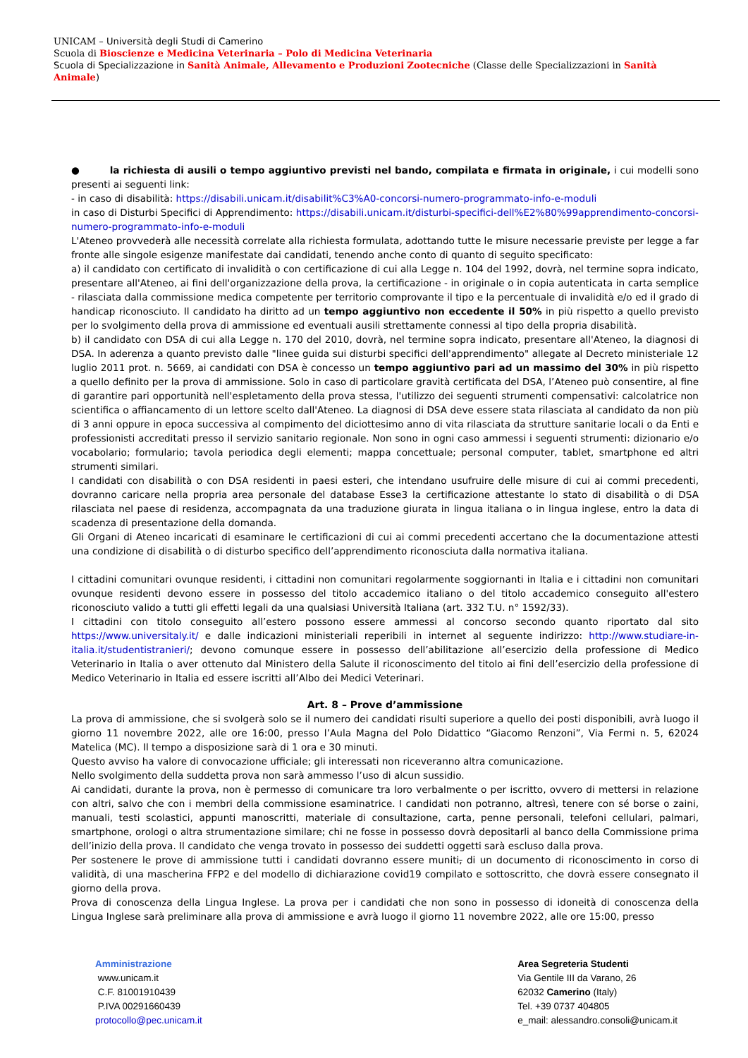UNICAM – Università degli Studi di Camerino
Scuola di Bioscienze e Medicina Veterinaria – Polo di Medicina Veterinaria
Scuola di Specializzazione in Sanità Animale, Allevamento e Produzioni Zootecniche (Classe delle Specializzazioni in Sanità Animale)
● la richiesta di ausili o tempo aggiuntivo previsti nel bando, compilata e firmata in originale, i cui modelli sono presenti ai seguenti link:
- in caso di disabilità: https://disabili.unicam.it/disabilit%C3%A0-concorsi-numero-programmato-info-e-moduli
in caso di Disturbi Specifici di Apprendimento: https://disabili.unicam.it/disturbi-specifici-dell%E2%80%99apprendimento-concorsi-numero-programmato-info-e-moduli
L'Ateneo provvederà alle necessità correlate alla richiesta formulata, adottando tutte le misure necessarie previste per legge a far fronte alle singole esigenze manifestate dai candidati, tenendo anche conto di quanto di seguito specificato:
a) il candidato con certificato di invalidità o con certificazione di cui alla Legge n. 104 del 1992, dovrà, nel termine sopra indicato, presentare all'Ateneo, ai fini dell'organizzazione della prova, la certificazione - in originale o in copia autenticata in carta semplice - rilasciata dalla commissione medica competente per territorio comprovante il tipo e la percentuale di invalidità e/o ed il grado di handicap riconosciuto. Il candidato ha diritto ad un tempo aggiuntivo non eccedente il 50% in più rispetto a quello previsto per lo svolgimento della prova di ammissione ed eventuali ausili strettamente connessi al tipo della propria disabilità.
b) il candidato con DSA di cui alla Legge n. 170 del 2010, dovrà, nel termine sopra indicato, presentare all'Ateneo, la diagnosi di DSA. In aderenza a quanto previsto dalle "linee guida sui disturbi specifici dell'apprendimento" allegate al Decreto ministeriale 12 luglio 2011 prot. n. 5669, ai candidati con DSA è concesso un tempo aggiuntivo pari ad un massimo del 30% in più rispetto a quello definito per la prova di ammissione. Solo in caso di particolare gravità certificata del DSA, l’Ateneo può consentire, al fine di garantire pari opportunità nell'espletamento della prova stessa, l'utilizzo dei seguenti strumenti compensativi: calcolatrice non scientifica o affiancamento di un lettore scelto dall'Ateneo. La diagnosi di DSA deve essere stata rilasciata al candidato da non più di 3 anni oppure in epoca successiva al compimento del diciottesimo anno di vita rilasciata da strutture sanitarie locali o da Enti e professionisti accreditati presso il servizio sanitario regionale. Non sono in ogni caso ammessi i seguenti strumenti: dizionario e/o vocabolario; formulario; tavola periodica degli elementi; mappa concettuale; personal computer, tablet, smartphone ed altri strumenti similari.
I candidati con disabilità o con DSA residenti in paesi esteri, che intendano usufruire delle misure di cui ai commi precedenti, dovranno caricare nella propria area personale del database Esse3 la certificazione attestante lo stato di disabilità o di DSA rilasciata nel paese di residenza, accompagnata da una traduzione giurata in lingua italiana o in lingua inglese, entro la data di scadenza di presentazione della domanda.
Gli Organi di Ateneo incaricati di esaminare le certificazioni di cui ai commi precedenti accertano che la documentazione attesti una condizione di disabilità o di disturbo specifico dell’apprendimento riconosciuta dalla normativa italiana.
I cittadini comunitari ovunque residenti, i cittadini non comunitari regolarmente soggiornanti in Italia e i cittadini non comunitari ovunque residenti devono essere in possesso del titolo accademico italiano o del titolo accademico conseguito all'estero riconosciuto valido a tutti gli effetti legali da una qualsiasi Università Italiana (art. 332 T.U. n° 1592/33).
I cittadini con titolo conseguito all’estero possono essere ammessi al concorso secondo quanto riportato dal sito https://www.universitaly.it/ e dalle indicazioni ministeriali reperibili in internet al seguente indirizzo: http://www.studiare-in-italia.it/studentistranieri/; devono comunque essere in possesso dell’abilitazione all’esercizio della professione di Medico Veterinario in Italia o aver ottenuto dal Ministero della Salute il riconoscimento del titolo ai fini dell’esercizio della professione di Medico Veterinario in Italia ed essere iscritti all’Albo dei Medici Veterinari.
Art. 8 – Prove d’ammissione
La prova di ammissione, che si svolgerà solo se il numero dei candidati risulti superiore a quello dei posti disponibili, avrà luogo il giorno 11 novembre 2022, alle ore 16:00, presso l’Aula Magna del Polo Didattico “Giacomo Renzoni”, Via Fermi n. 5, 62024 Matelica (MC). Il tempo a disposizione sarà di 1 ora e 30 minuti.
Questo avviso ha valore di convocazione ufficiale; gli interessati non riceveranno altra comunicazione.
Nello svolgimento della suddetta prova non sarà ammesso l’uso di alcun sussidio.
Ai candidati, durante la prova, non è permesso di comunicare tra loro verbalmente o per iscritto, ovvero di mettersi in relazione con altri, salvo che con i membri della commissione esaminatrice. I candidati non potranno, altresì, tenere con sé borse o zaini, manuali, testi scolastici, appunti manoscritti, materiale di consultazione, carta, penne personali, telefoni cellulari, palmari, smartphone, orologi o altra strumentazione similare; chi ne fosse in possesso dovrà depositarli al banco della Commissione prima dell’inizio della prova. Il candidato che venga trovato in possesso dei suddetti oggetti sarà escluso dalla prova.
Per sostenere le prove di ammissione tutti i candidati dovranno essere muniti, di un documento di riconoscimento in corso di validità, di una mascherina FFP2 e del modello di dichiarazione covid19 compilato e sottoscritto, che dovrà essere consegnato il giorno della prova.
Prova di conoscenza della Lingua Inglese. La prova per i candidati che non sono in possesso di idoneità di conoscenza della Lingua Inglese sarà preliminare alla prova di ammissione e avrà luogo il giorno 11 novembre 2022, alle ore 15:00, presso
Amministrazione
www.unicam.it
C.F. 81001910439
P.IVA 00291660439
protocollo@pec.unicam.it
Area Segreteria Studenti
Via Gentile III da Varano, 26
62032 Camerino (Italy)
Tel. +39 0737 404805
e_mail: alessandro.consoli@unicam.it